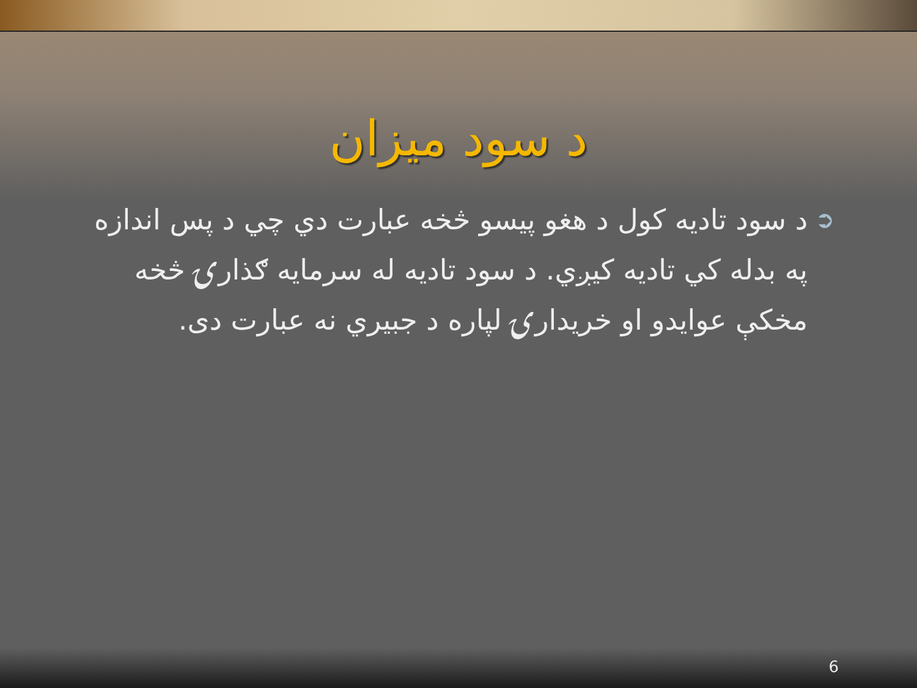د سود ميزان
➲
د سود تاديه كول د هغو پيسو څخه عبارت دي چي د پس اندازه په بدله كي تاديه كيږي. د سود تاديه له سرمايه ګذارۍ څخه مخكې عوايدو او خريدارۍ لپاره د جبيري نه عبارت دى.
6